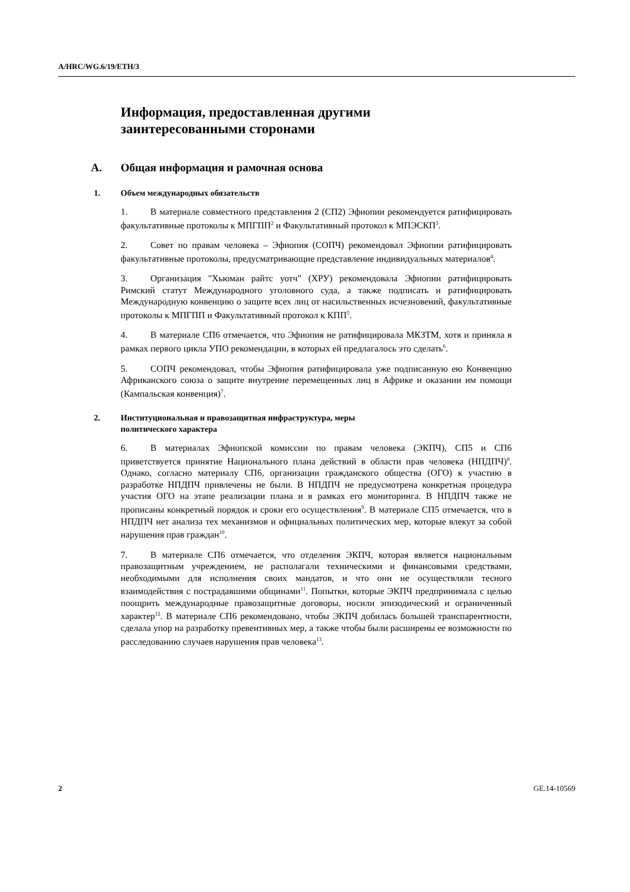A/HRC/WG.6/19/ETH/3
Информация, предоставленная другими
заинтересованными сторонами
A. Общая информация и рамочная основа
1. Объем международных обязательств
1. В материале совместного представления 2 (СП2) Эфиопии рекомендуется ратифицировать факультативные протоколы к МПГПП<sup>2</sup> и Факультативный протокол к МПЭСКП<sup>3</sup>.
2. Совет по правам человека – Эфиопия (СОПЧ) рекомендовал Эфиопии ратифицировать факультативные протоколы, предусматривающие представление индивидуальных материалов<sup>4</sup>.
3. Организация "Хьюман райтс уотч" (ХРУ) рекомендовала Эфиопии ратифицировать Римский статут Международного уголовного суда, а также подписать и ратифицировать Международную конвенцию о защите всех лиц от насильственных исчезновений, факультативные протоколы к МПГПП и Факультативный протокол к КПП<sup>5</sup>.
4. В материале СП6 отмечается, что Эфиопия не ратифицировала МКЗТМ, хотя и приняла в рамках первого цикла УПО рекомендации, в которых ей предлагалось это сделать<sup>6</sup>.
5. СОПЧ рекомендовал, чтобы Эфиопия ратифицировала уже подписанную ею Конвенцию Африканского союза о защите внутренне перемещенных лиц в Африке и оказании им помощи (Кампальская конвенция)<sup>7</sup>.
2. Институциональная и правозащитная инфраструктура, меры
политического характера
6. В материалах Эфиопской комиссии по правам человека (ЭКПЧ), СП5 и СП6 приветствуется принятие Национального плана действий в области прав человека (НПДПЧ)<sup>8</sup>. Однако, согласно материалу СП6, организации гражданского общества (ОГО) к участию в разработке НПДПЧ привлечены не были. В НПДПЧ не предусмотрена конкретная процедура участия ОГО на этапе реализации плана и в рамках его мониторинга. В НПДПЧ также не прописаны конкретный порядок и сроки его осуществления<sup>9</sup>. В материале СП5 отмечается, что в НПДПЧ нет анализа тех механизмов и официальных политических мер, которые влекут за собой нарушения прав граждан<sup>10</sup>.
7. В материале СП6 отмечается, что отделения ЭКПЧ, которая является национальным правозащитным учреждением, не располагали техническими и финансовыми средствами, необходимыми для исполнения своих мандатов, и что они не осуществляли тесного взаимодействия с пострадавшими общинами<sup>11</sup>. Попытки, которые ЭКПЧ предпринимала с целью поощрить международные правозащитные договоры, носили эпизодический и ограниченный характер<sup>12</sup>. В материале СП6 рекомендовано, чтобы ЭКПЧ добилась большей транспарентности, сделала упор на разработку превентивных мер, а также чтобы были расширены ее возможности по расследованию случаев нарушения прав человека<sup>13</sup>.
2 GE.14-10569